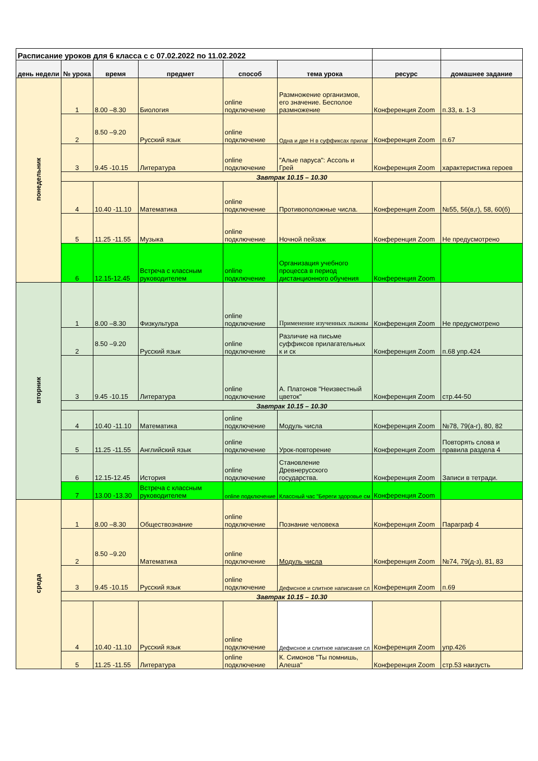| Расписание уроков для 6 класса с с 07.02.2022 по 11.02.2022 | | | | | | | |
| день недели | № урока | время | предмет | способ | тема урока | ресурс | домашнее задание |
| понедельник | 1 | 8.00 –8.30 | Биология | online подключение | Размножение организмов, его значение. Бесполое размножение | Конференция Zoom | п.33, в. 1-3 |
| | 2 | 8.50 –9.20 | Русский язык | online подключение | Одна и две Н в суффиксах прилаг | Конференция Zoom | п.67 |
| | 3 | 9.45 -10.15 | Литература | online подключение | "Алые паруса": Ассоль и Грей | Конференция Zoom | характеристика героев |
| | Завтрак 10.15 – 10.30 | | | | | | |
| | 4 | 10.40 -11.10 | Математика | online подключение | Противоположные числа. | Конференция Zoom | №55, 56(в,г), 58, 60(б) |
| | 5 | 11.25 -11.55 | Музыка | online подключение | Ночной пейзаж | Конференция Zoom | Не предусмотрено |
| | 6 | 12.15-12.45 | Встреча с классным руководителем | online подключение | Организация учебного процесса в период дистанционного обучения | Конференция Zoom | |
| вторник | 1 | 8.00 –8.30 | Физкультура | online подключение | Применение изученных лыжны | Конференция Zoom | Не предусмотрено |
| | 2 | 8.50 –9.20 | Русский язык | online подключение | Различие на письме суффиксов прилагательных к и ск | Конференция Zoom | п.68 упр.424 |
| | 3 | 9.45 -10.15 | Литература | online подключение | А. Платонов "Неизвестный цветок" | Конференция Zoom | стр.44-50 |
| | Завтрак 10.15 – 10.30 | | | | | | |
| | 4 | 10.40 -11.10 | Математика | online подключение | Модуль числа | Конференция Zoom | №78, 79(а-г), 80, 82 |
| | 5 | 11.25 -11.55 | Английский язык | online подключение | Урок-повторение | Конференция Zoom | Повторять слова и правила раздела 4 |
| | 6 | 12.15-12.45 | История | online подключение | Становление Древнерусского государства. | Конференция Zoom | Записи в тетради. |
| | 7 | 13.00 -13.30 | Встреча с классным руководителем | online подключение | Классный час "Береги здоровье см | Конференция Zoom | |
| среда | 1 | 8.00 –8.30 | Обществознание | online подключение | Познание человека | Конференция Zoom | Параграф 4 |
| | 2 | 8.50 –9.20 | Математика | online подключение | Модуль числа | Конференция Zoom | №74, 79(д-з), 81, 83 |
| | 3 | 9.45 -10.15 | Русский язык | online подключение | Дефисное и слитное написание сл | Конференция Zoom | п.69 |
| | Завтрак 10.15 – 10.30 | | | | | | |
| | 4 | 10.40 -11.10 | Русский язык | online подключение | Дефисное и слитное написание сл | Конференция Zoom | упр.426 |
| | 5 | 11.25 -11.55 | Литература | online подключение | К. Симонов "Ты помнишь, Алеша" | Конференция Zoom | стр.53 наизусть |